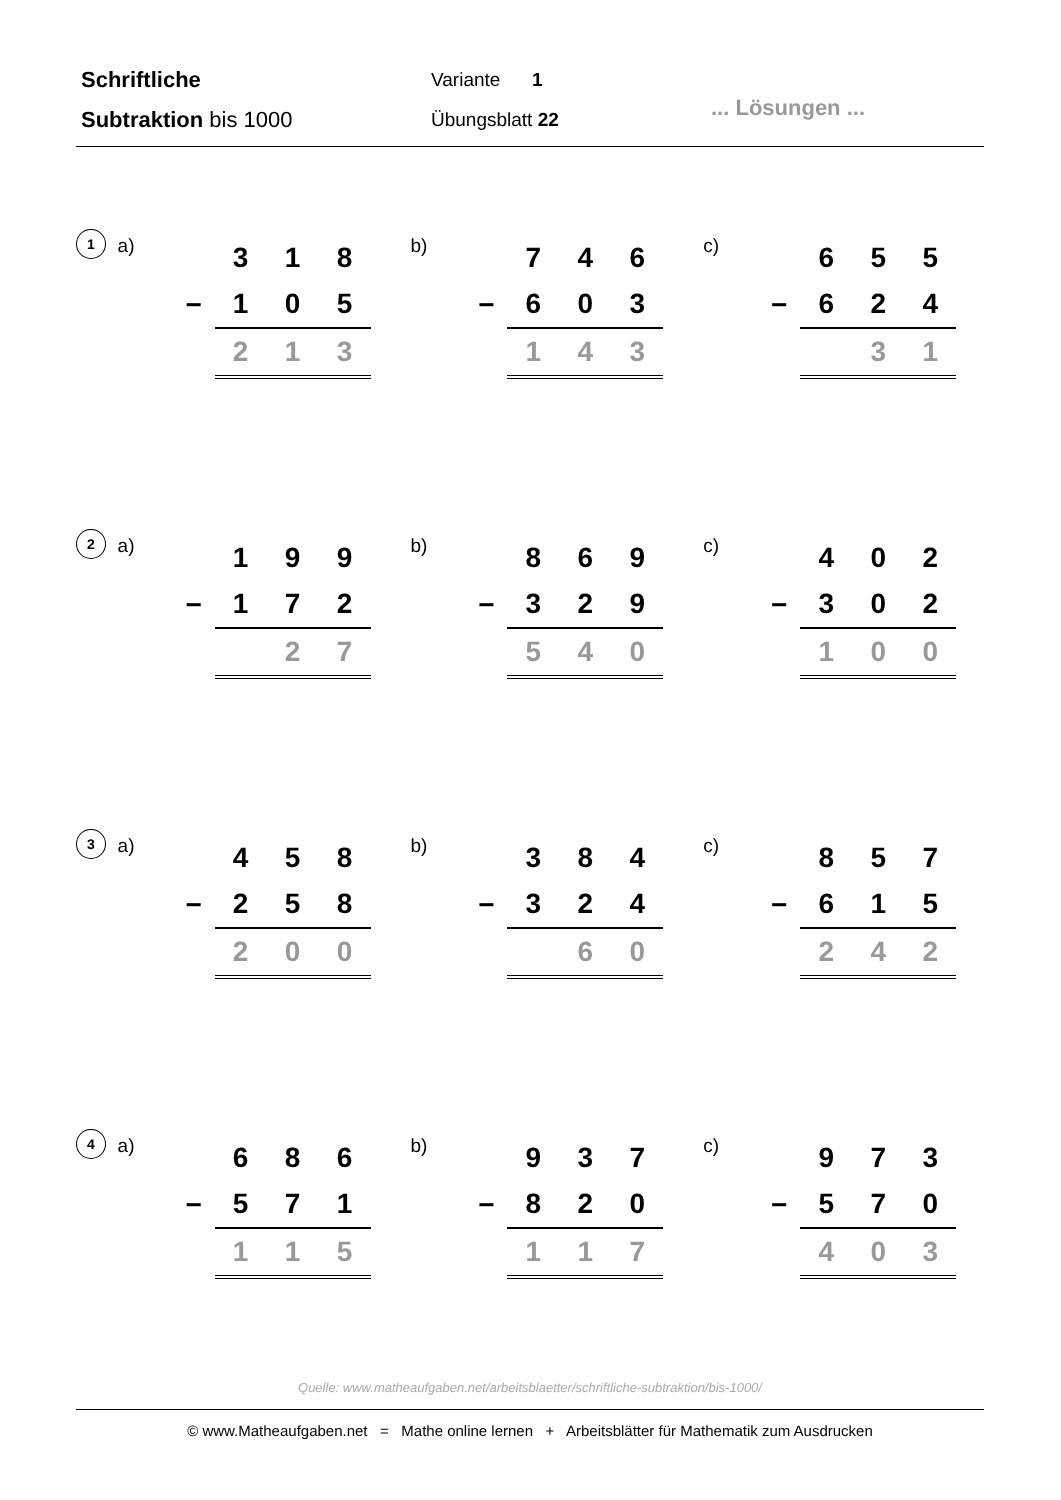Schriftliche
Subtraktion bis 1000
Variante 1
Übungsblatt 22
... Lösungen ...
1
a)
| | 3 | 1 | 8 |
| − | 1 | 0 | 5 |
| | 2 | 1 | 3 |
b)
| | 7 | 4 | 6 |
| − | 6 | 0 | 3 |
| | 1 | 4 | 3 |
c)
| | 6 | 5 | 5 |
| − | 6 | 2 | 4 |
| | | 3 | 1 |
2
a)
| | 1 | 9 | 9 |
| − | 1 | 7 | 2 |
| | | 2 | 7 |
b)
| | 8 | 6 | 9 |
| − | 3 | 2 | 9 |
| | 5 | 4 | 0 |
c)
| | 4 | 0 | 2 |
| − | 3 | 0 | 2 |
| | 1 | 0 | 0 |
3
a)
| | 4 | 5 | 8 |
| − | 2 | 5 | 8 |
| | 2 | 0 | 0 |
b)
| | 3 | 8 | 4 |
| − | 3 | 2 | 4 |
| | | 6 | 0 |
c)
| | 8 | 5 | 7 |
| − | 6 | 1 | 5 |
| | 2 | 4 | 2 |
4
a)
| | 6 | 8 | 6 |
| − | 5 | 7 | 1 |
| | 1 | 1 | 5 |
b)
| | 9 | 3 | 7 |
| − | 8 | 2 | 0 |
| | 1 | 1 | 7 |
c)
| | 9 | 7 | 3 |
| − | 5 | 7 | 0 |
| | 4 | 0 | 3 |
Quelle: www.matheaufgaben.net/arbeitsblaetter/schriftliche-subtraktion/bis-1000/
© www.Matheaufgaben.net = Mathe online lernen + Arbeitsblätter für Mathematik zum Ausdrucken